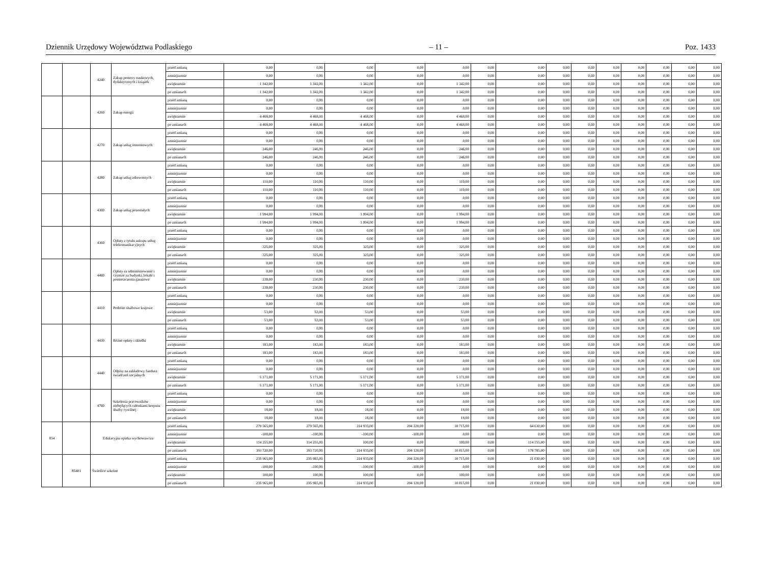Dziennik Urzędowy Województwa Podlaskiego – 11 – Poz. 1433
| | | 4240 | Zakup pomocy naukowych, dydaktycznych i książek | przed zmianą | 0,00 | 0,00 | 0,00 | 0,00 | 0,00 | 0,00 | 0,00 | 0,00 | 0,00 | 0,00 | 0,00 | 0,00 | 0,00 | 0,00 |
| | | | | zmniejszenie | 0,00 | 0,00 | 0,00 | 0,00 | 0,00 | 0,00 | 0,00 | 0,00 | 0,00 | 0,00 | 0,00 | 0,00 | 0,00 | 0,00 |
| | | | | zwiększenie | 1 342,00 | 1 342,00 | 1 342,00 | 0,00 | 1 342,00 | 0,00 | 0,00 | 0,00 | 0,00 | 0,00 | 0,00 | 0,00 | 0,00 | 0,00 |
| | | | | po zmianach | 1 342,00 | 1 342,00 | 1 342,00 | 0,00 | 1 342,00 | 0,00 | 0,00 | 0,00 | 0,00 | 0,00 | 0,00 | 0,00 | 0,00 | 0,00 |
| | | 4260 | Zakup energii | przed zmianą | 0,00 | 0,00 | 0,00 | 0,00 | 0,00 | 0,00 | 0,00 | 0,00 | 0,00 | 0,00 | 0,00 | 0,00 | 0,00 | 0,00 |
| | | | | zmniejszenie | 0,00 | 0,00 | 0,00 | 0,00 | 0,00 | 0,00 | 0,00 | 0,00 | 0,00 | 0,00 | 0,00 | 0,00 | 0,00 | 0,00 |
| | | | | zwiększenie | 4 468,00 | 4 468,00 | 4 468,00 | 0,00 | 4 468,00 | 0,00 | 0,00 | 0,00 | 0,00 | 0,00 | 0,00 | 0,00 | 0,00 | 0,00 |
| | | | | po zmianach | 4 468,00 | 4 468,00 | 4 468,00 | 0,00 | 4 468,00 | 0,00 | 0,00 | 0,00 | 0,00 | 0,00 | 0,00 | 0,00 | 0,00 | 0,00 |
| | | 4270 | Zakup usług remontowych | przed zmianą | 0,00 | 0,00 | 0,00 | 0,00 | 0,00 | 0,00 | 0,00 | 0,00 | 0,00 | 0,00 | 0,00 | 0,00 | 0,00 | 0,00 |
| | | | | zmniejszenie | 0,00 | 0,00 | 0,00 | 0,00 | 0,00 | 0,00 | 0,00 | 0,00 | 0,00 | 0,00 | 0,00 | 0,00 | 0,00 | 0,00 |
| | | | | zwiększenie | 246,00 | 246,00 | 246,00 | 0,00 | 246,00 | 0,00 | 0,00 | 0,00 | 0,00 | 0,00 | 0,00 | 0,00 | 0,00 | 0,00 |
| | | | | po zmianach | 246,00 | 246,00 | 246,00 | 0,00 | 246,00 | 0,00 | 0,00 | 0,00 | 0,00 | 0,00 | 0,00 | 0,00 | 0,00 | 0,00 |
| | | 4280 | Zakup usług zdrowotnych | przed zmianą | 0,00 | 0,00 | 0,00 | 0,00 | 0,00 | 0,00 | 0,00 | 0,00 | 0,00 | 0,00 | 0,00 | 0,00 | 0,00 | 0,00 |
| | | | | zmniejszenie | 0,00 | 0,00 | 0,00 | 0,00 | 0,00 | 0,00 | 0,00 | 0,00 | 0,00 | 0,00 | 0,00 | 0,00 | 0,00 | 0,00 |
| | | | | zwiększenie | 110,00 | 110,00 | 110,00 | 0,00 | 110,00 | 0,00 | 0,00 | 0,00 | 0,00 | 0,00 | 0,00 | 0,00 | 0,00 | 0,00 |
| | | | | po zmianach | 110,00 | 110,00 | 110,00 | 0,00 | 110,00 | 0,00 | 0,00 | 0,00 | 0,00 | 0,00 | 0,00 | 0,00 | 0,00 | 0,00 |
| | | 4300 | Zakup usług pozostałych | przed zmianą | 0,00 | 0,00 | 0,00 | 0,00 | 0,00 | 0,00 | 0,00 | 0,00 | 0,00 | 0,00 | 0,00 | 0,00 | 0,00 | 0,00 |
| | | | | zmniejszenie | 0,00 | 0,00 | 0,00 | 0,00 | 0,00 | 0,00 | 0,00 | 0,00 | 0,00 | 0,00 | 0,00 | 0,00 | 0,00 | 0,00 |
| | | | | zwiększenie | 1 994,00 | 1 994,00 | 1 994,00 | 0,00 | 1 994,00 | 0,00 | 0,00 | 0,00 | 0,00 | 0,00 | 0,00 | 0,00 | 0,00 | 0,00 |
| | | | | po zmianach | 1 994,00 | 1 994,00 | 1 994,00 | 0,00 | 1 994,00 | 0,00 | 0,00 | 0,00 | 0,00 | 0,00 | 0,00 | 0,00 | 0,00 | 0,00 |
| | | 4360 | Opłaty z tytułu zakupu usług telekomunikacyjnych | przed zmianą | 0,00 | 0,00 | 0,00 | 0,00 | 0,00 | 0,00 | 0,00 | 0,00 | 0,00 | 0,00 | 0,00 | 0,00 | 0,00 | 0,00 |
| | | | | zmniejszenie | 0,00 | 0,00 | 0,00 | 0,00 | 0,00 | 0,00 | 0,00 | 0,00 | 0,00 | 0,00 | 0,00 | 0,00 | 0,00 | 0,00 |
| | | | | zwiększenie | 325,00 | 325,00 | 325,00 | 0,00 | 325,00 | 0,00 | 0,00 | 0,00 | 0,00 | 0,00 | 0,00 | 0,00 | 0,00 | 0,00 |
| | | | | po zmianach | 325,00 | 325,00 | 325,00 | 0,00 | 325,00 | 0,00 | 0,00 | 0,00 | 0,00 | 0,00 | 0,00 | 0,00 | 0,00 | 0,00 |
| | | 4400 | Opłaty za administrowanie i czynsze za budynki, lokale i pomieszczenia garażowe | przed zmianą | 0,00 | 0,00 | 0,00 | 0,00 | 0,00 | 0,00 | 0,00 | 0,00 | 0,00 | 0,00 | 0,00 | 0,00 | 0,00 | 0,00 |
| | | | | zmniejszenie | 0,00 | 0,00 | 0,00 | 0,00 | 0,00 | 0,00 | 0,00 | 0,00 | 0,00 | 0,00 | 0,00 | 0,00 | 0,00 | 0,00 |
| | | | | zwiększenie | 230,00 | 230,00 | 230,00 | 0,00 | 230,00 | 0,00 | 0,00 | 0,00 | 0,00 | 0,00 | 0,00 | 0,00 | 0,00 | 0,00 |
| | | | | po zmianach | 230,00 | 230,00 | 230,00 | 0,00 | 230,00 | 0,00 | 0,00 | 0,00 | 0,00 | 0,00 | 0,00 | 0,00 | 0,00 | 0,00 |
| | | 4410 | Podróże służbowe krajowe | przed zmianą | 0,00 | 0,00 | 0,00 | 0,00 | 0,00 | 0,00 | 0,00 | 0,00 | 0,00 | 0,00 | 0,00 | 0,00 | 0,00 | 0,00 |
| | | | | zmniejszenie | 0,00 | 0,00 | 0,00 | 0,00 | 0,00 | 0,00 | 0,00 | 0,00 | 0,00 | 0,00 | 0,00 | 0,00 | 0,00 | 0,00 |
| | | | | zwiększenie | 53,00 | 53,00 | 53,00 | 0,00 | 53,00 | 0,00 | 0,00 | 0,00 | 0,00 | 0,00 | 0,00 | 0,00 | 0,00 | 0,00 |
| | | | | po zmianach | 53,00 | 53,00 | 53,00 | 0,00 | 53,00 | 0,00 | 0,00 | 0,00 | 0,00 | 0,00 | 0,00 | 0,00 | 0,00 | 0,00 |
| | | 4430 | Różne opłaty i składki | przed zmianą | 0,00 | 0,00 | 0,00 | 0,00 | 0,00 | 0,00 | 0,00 | 0,00 | 0,00 | 0,00 | 0,00 | 0,00 | 0,00 | 0,00 |
| | | | | zmniejszenie | 0,00 | 0,00 | 0,00 | 0,00 | 0,00 | 0,00 | 0,00 | 0,00 | 0,00 | 0,00 | 0,00 | 0,00 | 0,00 | 0,00 |
| | | | | zwiększenie | 183,00 | 183,00 | 183,00 | 0,00 | 183,00 | 0,00 | 0,00 | 0,00 | 0,00 | 0,00 | 0,00 | 0,00 | 0,00 | 0,00 |
| | | | | po zmianach | 183,00 | 183,00 | 183,00 | 0,00 | 183,00 | 0,00 | 0,00 | 0,00 | 0,00 | 0,00 | 0,00 | 0,00 | 0,00 | 0,00 |
| | | 4440 | Odpisy na zakładowy fundusz świadczeń socjalnych | przed zmianą | 0,00 | 0,00 | 0,00 | 0,00 | 0,00 | 0,00 | 0,00 | 0,00 | 0,00 | 0,00 | 0,00 | 0,00 | 0,00 | 0,00 |
| | | | | zmniejszenie | 0,00 | 0,00 | 0,00 | 0,00 | 0,00 | 0,00 | 0,00 | 0,00 | 0,00 | 0,00 | 0,00 | 0,00 | 0,00 | 0,00 |
| | | | | zwiększenie | 5 171,00 | 5 171,00 | 5 171,00 | 0,00 | 5 171,00 | 0,00 | 0,00 | 0,00 | 0,00 | 0,00 | 0,00 | 0,00 | 0,00 | 0,00 |
| | | | | po zmianach | 5 171,00 | 5 171,00 | 5 171,00 | 0,00 | 5 171,00 | 0,00 | 0,00 | 0,00 | 0,00 | 0,00 | 0,00 | 0,00 | 0,00 | 0,00 |
| | | 4700 | Szkolenia pracowników niebędących członkami korpusu służby cywilnej | przed zmianą | 0,00 | 0,00 | 0,00 | 0,00 | 0,00 | 0,00 | 0,00 | 0,00 | 0,00 | 0,00 | 0,00 | 0,00 | 0,00 | 0,00 |
| | | | | zmniejszenie | 0,00 | 0,00 | 0,00 | 0,00 | 0,00 | 0,00 | 0,00 | 0,00 | 0,00 | 0,00 | 0,00 | 0,00 | 0,00 | 0,00 |
| | | | | zwiększenie | 18,00 | 18,00 | 18,00 | 0,00 | 18,00 | 0,00 | 0,00 | 0,00 | 0,00 | 0,00 | 0,00 | 0,00 | 0,00 | 0,00 |
| | | | | po zmianach | 18,00 | 18,00 | 18,00 | 0,00 | 18,00 | 0,00 | 0,00 | 0,00 | 0,00 | 0,00 | 0,00 | 0,00 | 0,00 | 0,00 |
| 854 | | Edukacyjna opieka wychowawcza | | przed zmianą | 279 565,00 | 279 565,00 | 214 935,00 | 204 220,00 | 10 715,00 | 0,00 | 64 630,00 | 0,00 | 0,00 | 0,00 | 0,00 | 0,00 | 0,00 | 0,00 |
| | | | | zmniejszenie | -100,00 | -100,00 | -100,00 | -100,00 | 0,00 | 0,00 | 0,00 | 0,00 | 0,00 | 0,00 | 0,00 | 0,00 | 0,00 | 0,00 |
| | | | | zwiększenie | 114 255,00 | 114 255,00 | 100,00 | 0,00 | 100,00 | 0,00 | 114 155,00 | 0,00 | 0,00 | 0,00 | 0,00 | 0,00 | 0,00 | 0,00 |
| | | | | po zmianach | 393 720,00 | 393 720,00 | 214 935,00 | 204 120,00 | 10 815,00 | 0,00 | 178 785,00 | 0,00 | 0,00 | 0,00 | 0,00 | 0,00 | 0,00 | 0,00 |
| | 85401 | Świetlice szkolne | | przed zmianą | 235 965,00 | 235 965,00 | 214 935,00 | 204 220,00 | 10 715,00 | 0,00 | 21 030,00 | 0,00 | 0,00 | 0,00 | 0,00 | 0,00 | 0,00 | 0,00 |
| | | | | zmniejszenie | -100,00 | -100,00 | -100,00 | -100,00 | 0,00 | 0,00 | 0,00 | 0,00 | 0,00 | 0,00 | 0,00 | 0,00 | 0,00 | 0,00 |
| | | | | zwiększenie | 100,00 | 100,00 | 100,00 | 0,00 | 100,00 | 0,00 | 0,00 | 0,00 | 0,00 | 0,00 | 0,00 | 0,00 | 0,00 | 0,00 |
| | | | | po zmianach | 235 965,00 | 235 965,00 | 214 935,00 | 204 120,00 | 10 815,00 | 0,00 | 21 030,00 | 0,00 | 0,00 | 0,00 | 0,00 | 0,00 | 0,00 | 0,00 |